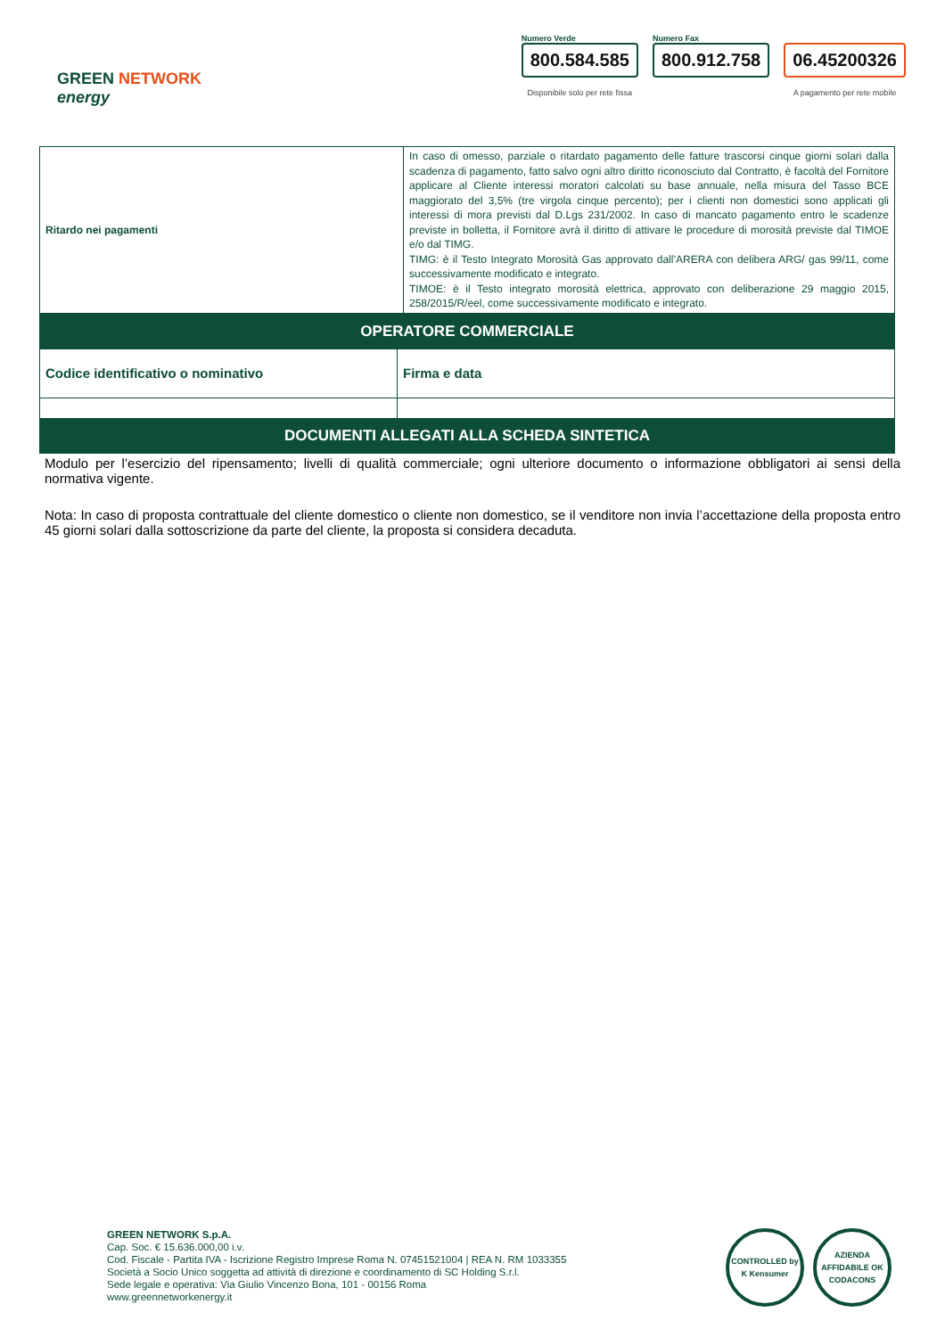GREEN NETWORK
energy
Numero Verde
800.584.585
Disponibile solo per rete fissa
Numero Fax
800.912.758
06.45200326
A pagamento per rete mobile
| Ritardo nei pagamenti | In caso di omesso, parziale o ritardato pagamento delle fatture trascorsi cinque giorni solari dalla scadenza di pagamento, fatto salvo ogni altro diritto riconosciuto dal Contratto, è facoltà del Fornitore applicare al Cliente interessi moratori calcolati su base annuale, nella misura del Tasso BCE maggiorato del 3,5% (tre virgola cinque percento); per i clienti non domestici sono applicati gli interessi di mora previsti dal D.Lgs 231/2002. In caso di mancato pagamento entro le scadenze previste in bolletta, il Fornitore avrà il diritto di attivare le procedure di morosità previste dal TIMOE e/o dal TIMG. TIMG: è il Testo Integrato Morosità Gas approvato dall’ARERA con delibera ARG/ gas 99/11, come successivamente modificato e integrato. TIMOE: è il Testo integrato morosità elettrica, approvato con deliberazione 29 maggio 2015, 258/2015/R/eel, come successivamente modificato e integrato. |
| OPERATORE COMMERCIALE | |
| Codice identificativo o nominativo | Firma e data |
| DOCUMENTI ALLEGATI ALLA SCHEDA SINTETICA | |
Modulo per l’esercizio del ripensamento; livelli di qualità commerciale; ogni ulteriore documento o informazione obbligatori ai sensi della normativa vigente.
Nota: In caso di proposta contrattuale del cliente domestico o cliente non domestico, se il venditore non invia l’accettazione della proposta entro 45 giorni solari dalla sottoscrizione da parte del cliente, la proposta si considera decaduta.
GREEN NETWORK S.p.A.
Cap. Soc. € 15.636.000,00 i.v.
Cod. Fiscale - Partita IVA - Iscrizione Registro Imprese Roma N. 07451521004 | REA N. RM 1033355
Società a Socio Unico soggetta ad attività di direzione e coordinamento di SC Holding S.r.l.
Sede legale e operativa: Via Giulio Vincenzo Bona, 101 - 00156 Roma
www.greennetworkenergy.it
CONTROLLED by K Kensumer
AZIENDA AFFIDABILE OK CODACONS